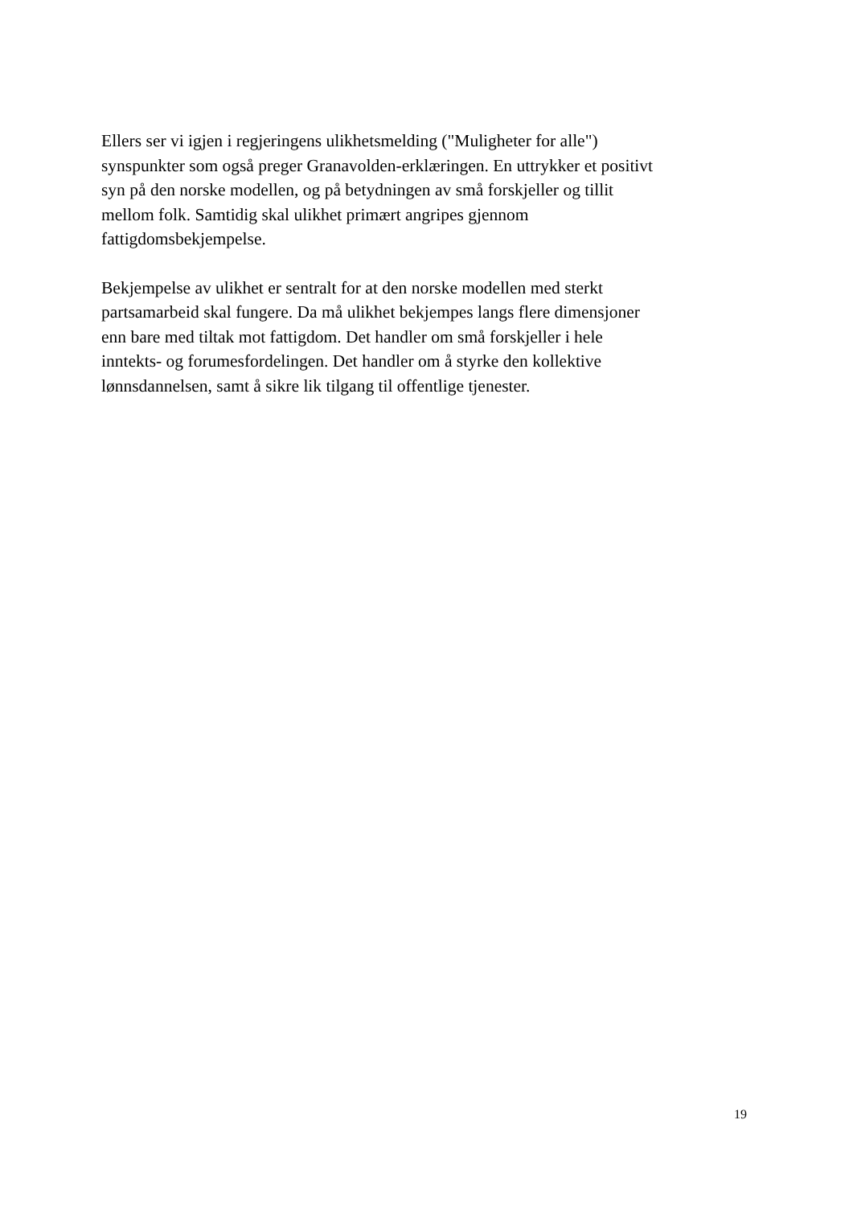Ellers ser vi igjen i regjeringens ulikhetsmelding ("Muligheter for alle")
synspunkter som også preger Granavolden-erklæringen. En uttrykker et positivt
syn på den norske modellen, og på betydningen av små forskjeller og tillit
mellom folk. Samtidig skal ulikhet primært angripes gjennom
fattigdomsbekjempelse.
Bekjempelse av ulikhet er sentralt for at den norske modellen med sterkt
partsamarbeid skal fungere. Da må ulikhet bekjempes langs flere dimensjoner
enn bare med tiltak mot fattigdom. Det handler om små forskjeller i hele
inntekts- og forumesfordelingen. Det handler om å styrke den kollektive
lønnsdannelsen, samt å sikre lik tilgang til offentlige tjenester.
19